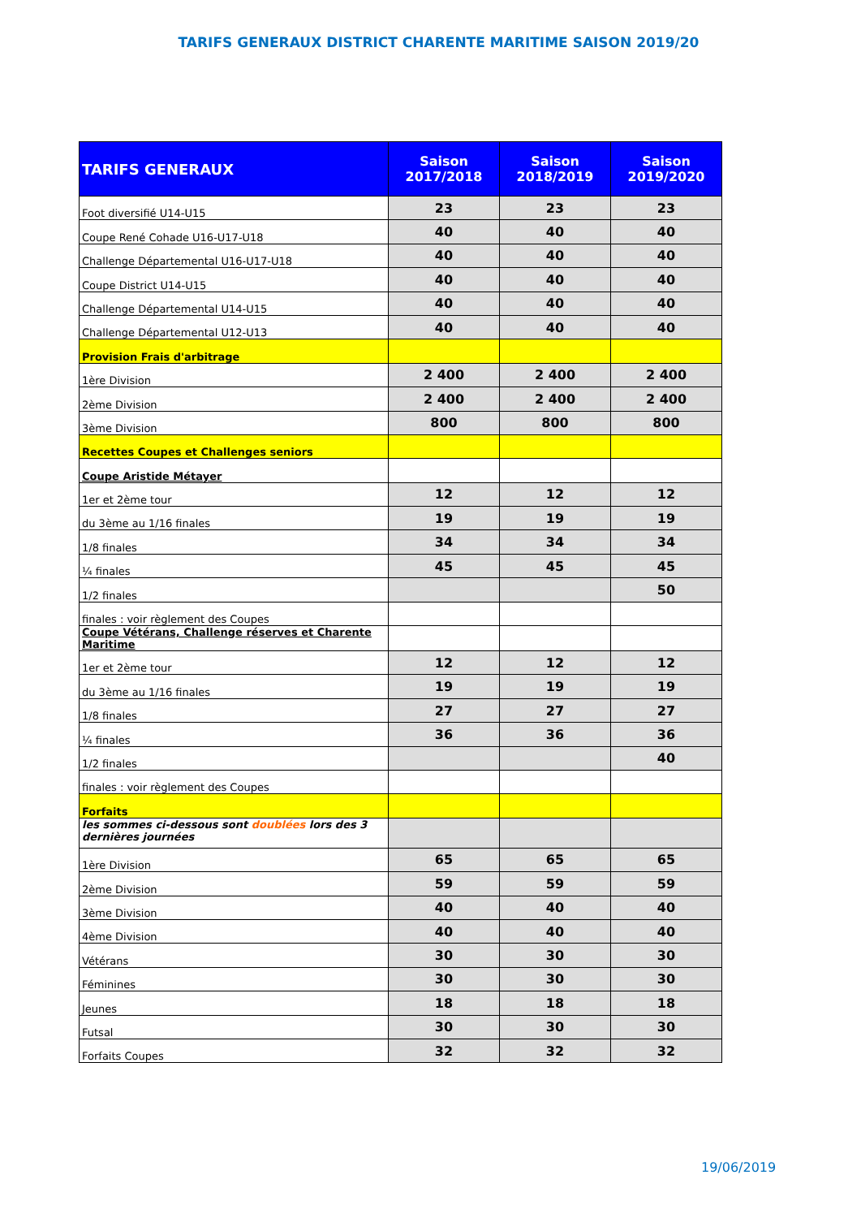TARIFS GENERAUX DISTRICT CHARENTE MARITIME SAISON 2019/20
| TARIFS GENERAUX | Saison 2017/2018 | Saison 2018/2019 | Saison 2019/2020 |
| --- | --- | --- | --- |
| Foot diversifié U14-U15 | 23 | 23 | 23 |
| Coupe René Cohade U16-U17-U18 | 40 | 40 | 40 |
| Challenge Départemental U16-U17-U18 | 40 | 40 | 40 |
| Coupe District U14-U15 | 40 | 40 | 40 |
| Challenge Départemental U14-U15 | 40 | 40 | 40 |
| Challenge Départemental U12-U13 | 40 | 40 | 40 |
| Provision Frais d'arbitrage | | | |
| 1ère Division | 2 400 | 2 400 | 2 400 |
| 2ème Division | 2 400 | 2 400 | 2 400 |
| 3ème Division | 800 | 800 | 800 |
| Recettes Coupes et Challenges seniors | | | |
| Coupe Aristide Métayer | | | |
| 1er et 2ème tour | 12 | 12 | 12 |
| du 3ème au 1/16 finales | 19 | 19 | 19 |
| 1/8 finales | 34 | 34 | 34 |
| ¼ finales | 45 | 45 | 45 |
| 1/2 finales | | | 50 |
| finales : voir règlement des Coupes | | | |
| Coupe Vétérans, Challenge réserves et Charente Maritime | | | |
| 1er et 2ème tour | 12 | 12 | 12 |
| du 3ème au 1/16 finales | 19 | 19 | 19 |
| 1/8 finales | 27 | 27 | 27 |
| ¼ finales | 36 | 36 | 36 |
| 1/2 finales | | | 40 |
| finales : voir règlement des Coupes | | | |
| Forfaits | | | |
| les sommes ci-dessous sont doublées lors des 3 dernières journées | | | |
| 1ère Division | 65 | 65 | 65 |
| 2ème Division | 59 | 59 | 59 |
| 3ème Division | 40 | 40 | 40 |
| 4ème Division | 40 | 40 | 40 |
| Vétérans | 30 | 30 | 30 |
| Féminines | 30 | 30 | 30 |
| Jeunes | 18 | 18 | 18 |
| Futsal | 30 | 30 | 30 |
| Forfaits Coupes | 32 | 32 | 32 |
19/06/2019